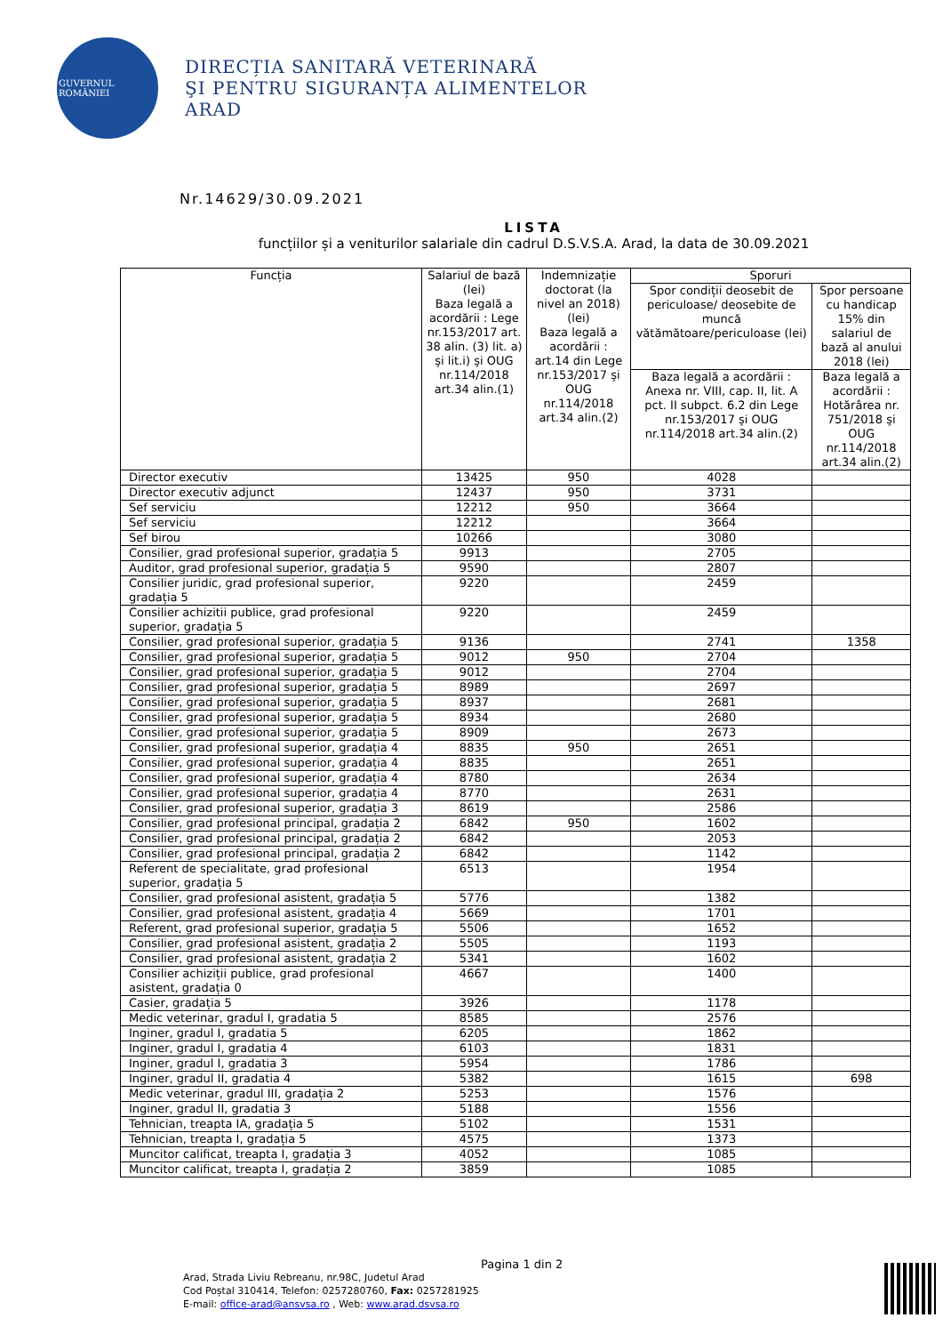GUVERNUL ROMÂNIEI
DIRECȚIA SANITARĂ VETERINARĂ
ŞI PENTRU SIGURANȚA ALIMENTELOR
ARAD
Nr.14629/30.09.2021
LISTA
funcțiilor și a veniturilor salariale din cadrul D.S.V.S.A. Arad, la data de 30.09.2021
| Funcția | Salariul de bază (lei) Baza legală a acordării : Lege nr.153/2017 art. 38 alin. (3) lit. a) şi lit.i) şi OUG nr.114/2018 art.34 alin.(1) | Indemnizație doctorat (la nivel an 2018) (lei) Baza legală a acordării : art.14 din Lege nr.153/2017 şi OUG nr.114/2018 art.34 alin.(2) | Sporuri | |
| --- | --- | --- | --- | --- |
| | | | Spor condiții deosebit de periculoase/ deosebite de muncă vătămătoare/periculoase (lei) | Spor persoane cu handicap 15% din salariul de bază al anului 2018 (lei) |
| | | | Baza legală a acordării : Anexa nr. VIII, cap. II, lit. A pct. II subpct. 6.2 din Lege nr.153/2017 şi OUG nr.114/2018 art.34 alin.(2) | Baza legală a acordării : Hotărârea nr. 751/2018 şi OUG nr.114/2018 art.34 alin.(2) |
| Director executiv | 13425 | 950 | 4028 | |
| Director executiv adjunct | 12437 | 950 | 3731 | |
| Sef serviciu | 12212 | 950 | 3664 | |
| Sef serviciu | 12212 | | 3664 | |
| Sef birou | 10266 | | 3080 | |
| Consilier, grad profesional superior, gradația 5 | 9913 | | 2705 | |
| Auditor, grad profesional superior, gradația 5 | 9590 | | 2807 | |
| Consilier juridic, grad profesional superior, gradația 5 | 9220 | | 2459 | |
| Consilier achizitii publice, grad profesional superior, gradația 5 | 9220 | | 2459 | |
| Consilier, grad profesional superior, gradația 5 | 9136 | | 2741 | 1358 |
| Consilier, grad profesional superior, gradația 5 | 9012 | 950 | 2704 | |
| Consilier, grad profesional superior, gradația 5 | 9012 | | 2704 | |
| Consilier, grad profesional superior, gradația 5 | 8989 | | 2697 | |
| Consilier, grad profesional superior, gradația 5 | 8937 | | 2681 | |
| Consilier, grad profesional superior, gradația 5 | 8934 | | 2680 | |
| Consilier, grad profesional superior, gradația 5 | 8909 | | 2673 | |
| Consilier, grad profesional superior, gradația 4 | 8835 | 950 | 2651 | |
| Consilier, grad profesional superior, gradația 4 | 8835 | | 2651 | |
| Consilier, grad profesional superior, gradația 4 | 8780 | | 2634 | |
| Consilier, grad profesional superior, gradația 4 | 8770 | | 2631 | |
| Consilier, grad profesional superior, gradația 3 | 8619 | | 2586 | |
| Consilier, grad profesional principal, gradația 2 | 6842 | 950 | 1602 | |
| Consilier, grad profesional principal, gradația 2 | 6842 | | 2053 | |
| Consilier, grad profesional principal, gradația 2 | 6842 | | 1142 | |
| Referent de specialitate, grad profesional superior, gradația 5 | 6513 | | 1954 | |
| Consilier, grad profesional asistent, gradația 5 | 5776 | | 1382 | |
| Consilier, grad profesional asistent, gradația 4 | 5669 | | 1701 | |
| Referent, grad profesional superior, gradația 5 | 5506 | | 1652 | |
| Consilier, grad profesional asistent, gradația 2 | 5505 | | 1193 | |
| Consilier, grad profesional asistent, gradația 2 | 5341 | | 1602 | |
| Consilier achiziții publice, grad profesional asistent, gradația 0 | 4667 | | 1400 | |
| Casier, gradația 5 | 3926 | | 1178 | |
| Medic veterinar, gradul I, gradatia 5 | 8585 | | 2576 | |
| Inginer, gradul I, gradatia 5 | 6205 | | 1862 | |
| Inginer, gradul I, gradatia 4 | 6103 | | 1831 | |
| Inginer, gradul I, gradatia 3 | 5954 | | 1786 | |
| Inginer, gradul II, gradatia 4 | 5382 | | 1615 | 698 |
| Medic veterinar, gradul III, gradația 2 | 5253 | | 1576 | |
| Inginer, gradul II, gradatia 3 | 5188 | | 1556 | |
| Tehnician, treapta IA, gradația 5 | 5102 | | 1531 | |
| Tehnician, treapta I, gradația 5 | 4575 | | 1373 | |
| Muncitor calificat, treapta I, gradația 3 | 4052 | | 1085 | |
| Muncitor calificat, treapta I, gradația 2 | 3859 | | 1085 | |
Pagina 1 din 2
Arad, Strada Liviu Rebreanu, nr.98C, Judetul Arad
Cod Poștal 310414, Telefon: 0257280760, Fax: 0257281925
E-mail: office-arad@ansvsa.ro , Web: www.arad.dsvsa.ro